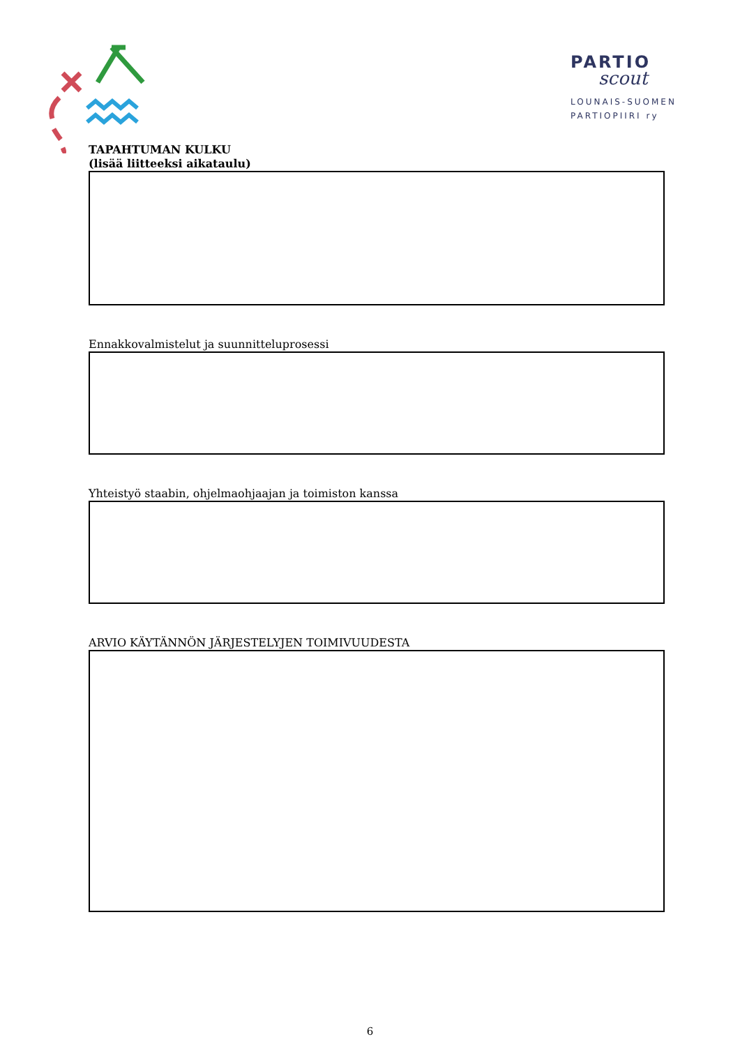PARTIO
scout
LOUNAIS-SUOMEN
PARTIOPIIRI ry
TAPAHTUMAN KULKU
(lisää liitteeksi aikataulu)
Ennakkovalmistelut ja suunnitteluprosessi
Yhteistyö staabin, ohjelmaohjaajan ja toimiston kanssa
ARVIO KÄYTÄNNÖN JÄRJESTELYJEN TOIMIVUUDESTA
6